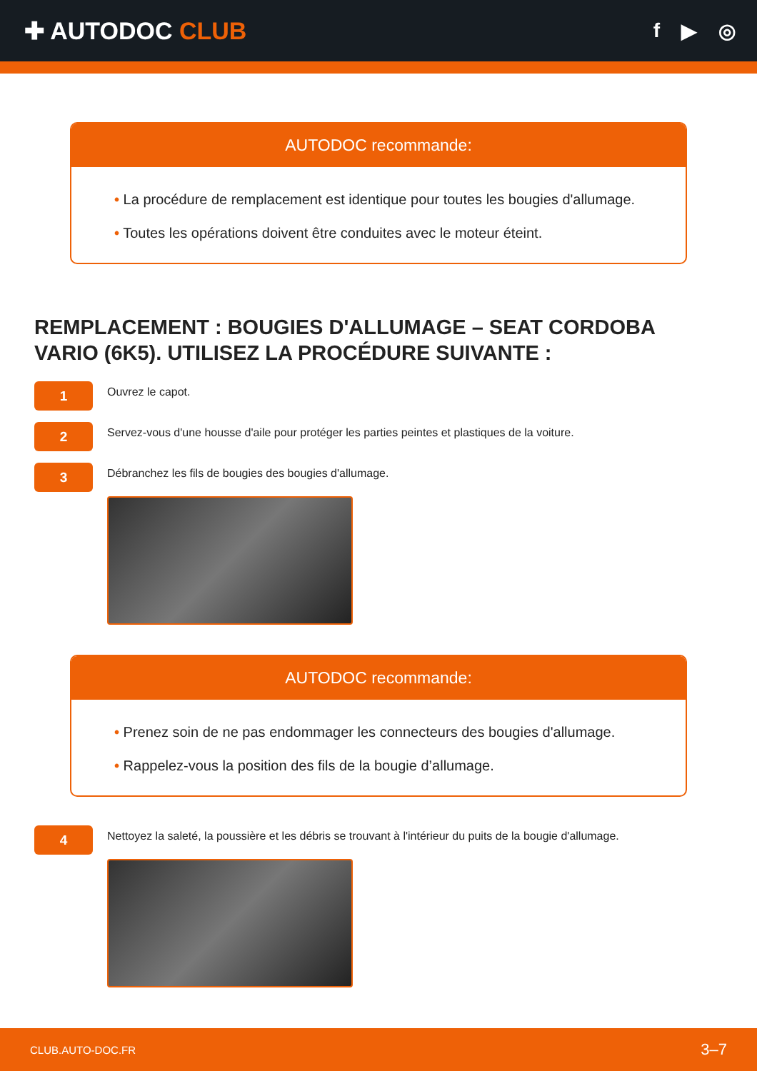✚ AUTODOC CLUB
f ▶ ◎
AUTODOC recommande:
• La procédure de remplacement est identique pour toutes les bougies d'allumage.
• Toutes les opérations doivent être conduites avec le moteur éteint.
REMPLACEMENT : BOUGIES D'ALLUMAGE – SEAT CORDOBA VARIO (6K5). UTILISEZ LA PROCÉDURE SUIVANTE :
1
Ouvrez le capot.
2
Servez-vous d'une housse d'aile pour protéger les parties peintes et plastiques de la voiture.
3
Débranchez les fils de bougies des bougies d'allumage.
AUTODOC recommande:
• Prenez soin de ne pas endommager les connecteurs des bougies d'allumage.
• Rappelez-vous la position des fils de la bougie d’allumage.
4
Nettoyez la saleté, la poussière et les débris se trouvant à l'intérieur du puits de la bougie d'allumage.
CLUB.AUTO-DOC.FR 3–7